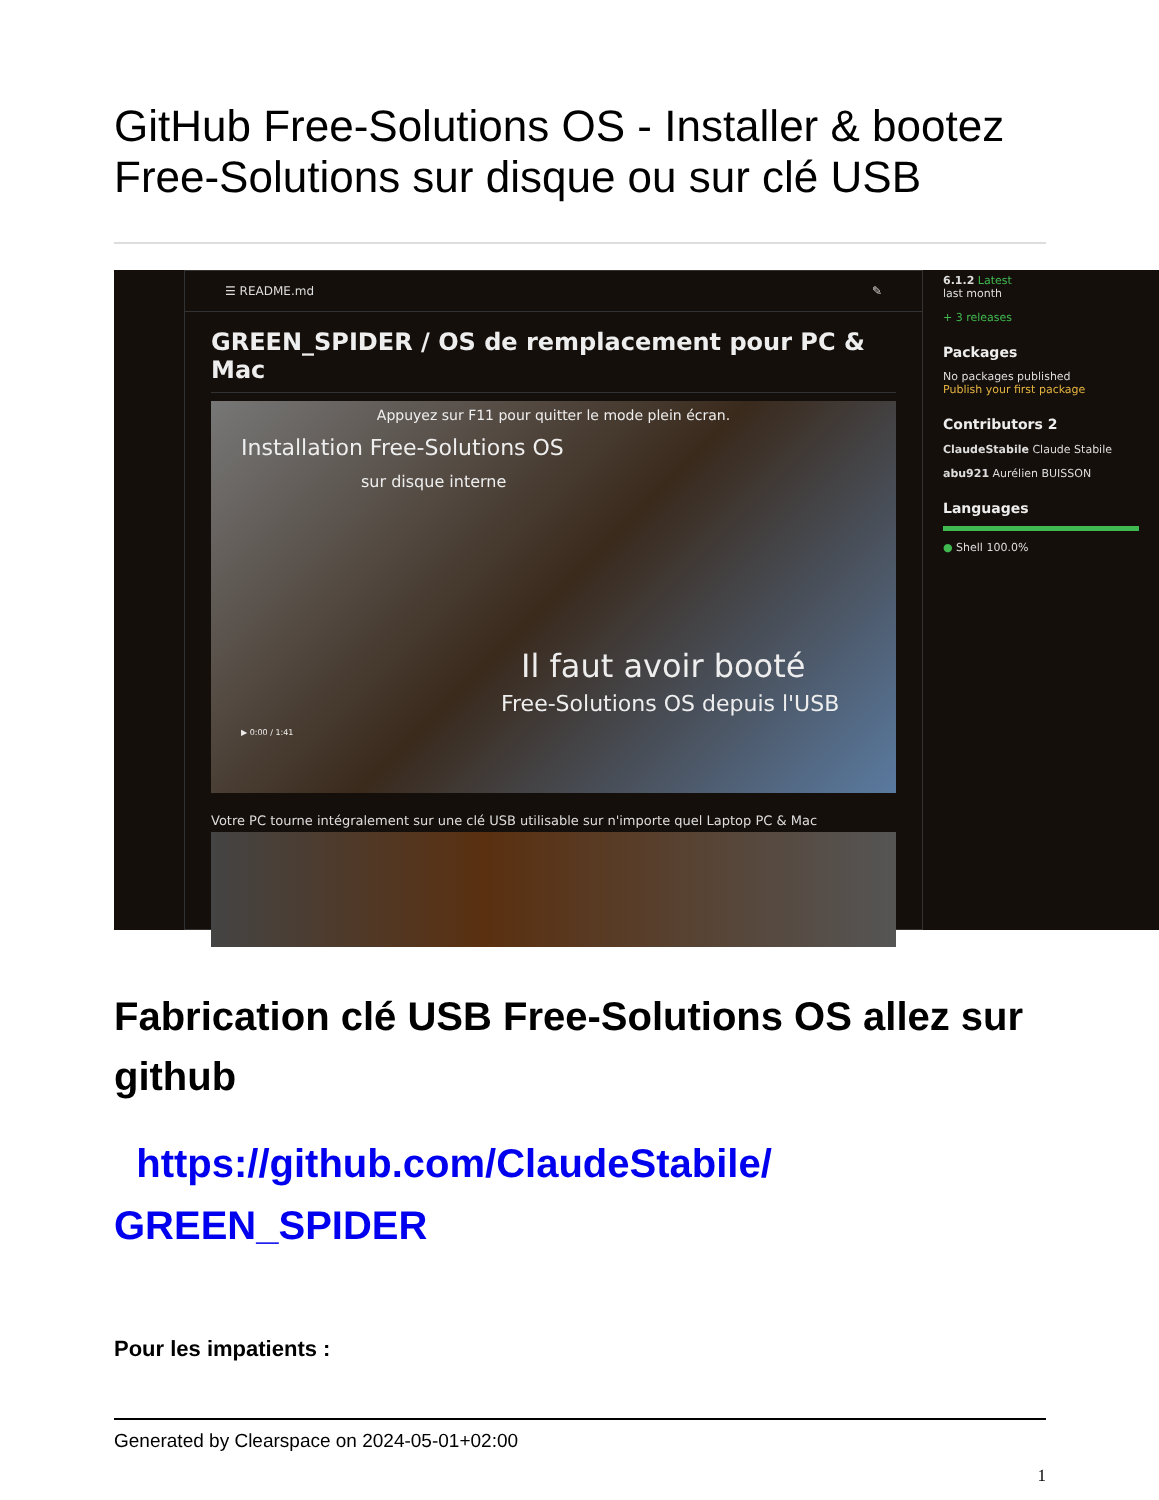GitHub Free-Solutions OS - Installer & bootez Free-Solutions sur disque ou sur clé USB
☰ README.md ✎
GREEN_SPIDER / OS de remplacement pour PC & Mac
Appuyez sur F11 pour quitter le mode plein écran.
Installation Free-Solutions OS
sur disque interne
Il faut avoir booté
Free-Solutions OS depuis l'USB
▶ 0:00 / 1:41
Votre PC tourne intégralement sur une clé USB utilisable sur n'importe quel Laptop PC & Mac
6.1.2 Latest
last month
+ 3 releases
Packages
No packages published
Publish your first package
Contributors 2
ClaudeStabile Claude Stabile
abu921 Aurélien BUISSON
Languages
● Shell 100.0%
Fabrication clé USB Free-Solutions OS allez sur github
https://github.com/ClaudeStabile/ GREEN_SPIDER
Pour les impatients :
Generated by Clearspace on 2024-05-01+02:00
1